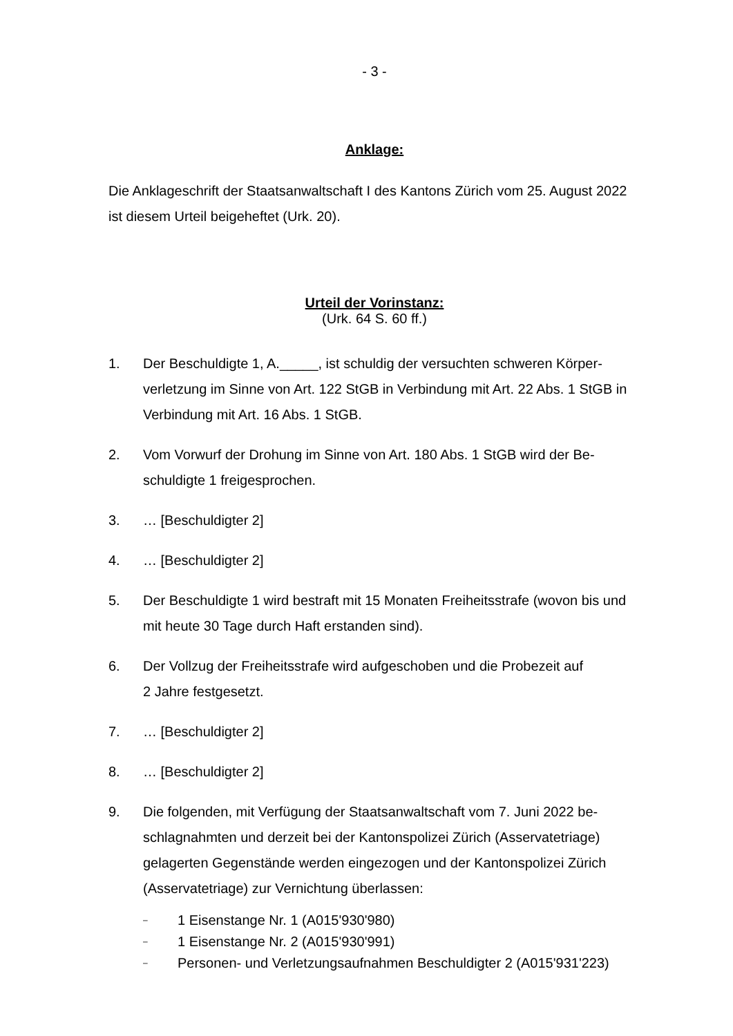- 3 -
Anklage:
Die Anklageschrift der Staatsanwaltschaft I des Kantons Zürich vom 25. August 2022 ist diesem Urteil beigeheftet (Urk. 20).
Urteil der Vorinstanz:
(Urk. 64 S. 60 ff.)
1. Der Beschuldigte 1, A._____, ist schuldig der versuchten schweren Körper­verletzung im Sinne von Art. 122 StGB in Verbindung mit Art. 22 Abs. 1 StGB in Verbindung mit Art. 16 Abs. 1 StGB.
2. Vom Vorwurf der Drohung im Sinne von Art. 180 Abs. 1 StGB wird der Be­schuldigte 1 freigesprochen.
3. … [Beschuldigter 2]
4. … [Beschuldigter 2]
5. Der Beschuldigte 1 wird bestraft mit 15 Monaten Freiheitsstrafe (wovon bis und mit heute 30 Tage durch Haft erstanden sind).
6. Der Vollzug der Freiheitsstrafe wird aufgeschoben und die Probezeit auf
2 Jahre festgesetzt.
7. … [Beschuldigter 2]
8. … [Beschuldigter 2]
9. Die folgenden, mit Verfügung der Staatsanwaltschaft vom 7. Juni 2022 be­schlagnahmten und derzeit bei der Kantonspolizei Zürich (Asservatetriage) gelagerten Gegenstände werden eingezogen und der Kantonspolizei Zürich (Asservatetriage) zur Vernichtung überlassen:
–
1 Eisenstange Nr. 1 (A015'930'980)
–
1 Eisenstange Nr. 2 (A015'930'991)
–
Personen- und Verletzungsaufnahmen Beschuldigter 2 (A015'931'223)